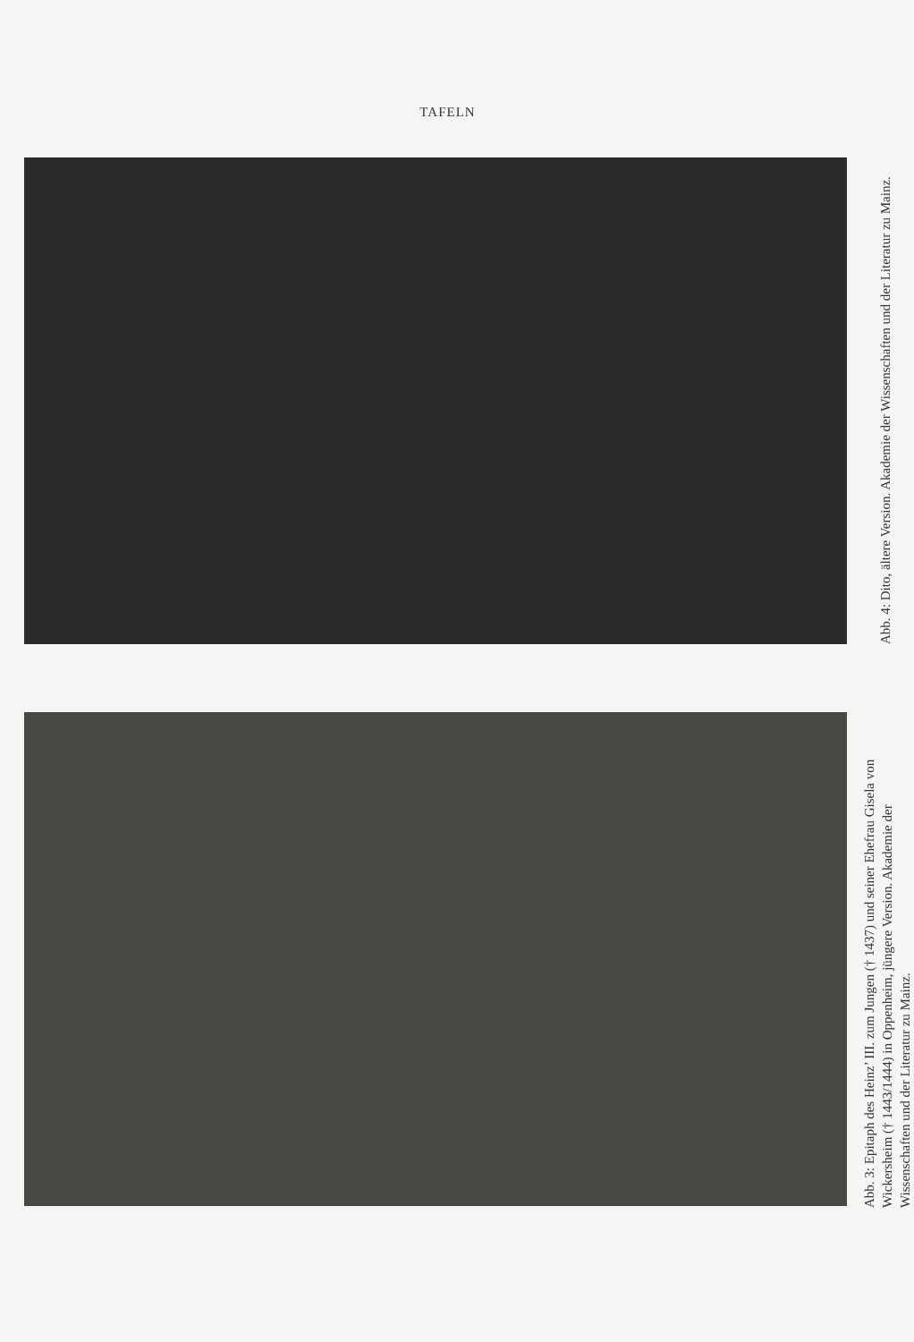TAFELN
Abb. 4: Dito, ältere Version. Akademie der Wissenschaften und der Literatur zu Mainz.
Abb. 3: Epitaph des Heinz’ III. zum Jungen († 1437) und seiner Ehefrau Gisela von Wickersheim († 1443/1444) in Oppenheim, jüngere Version. Akademie der Wissenschaften und der Literatur zu Mainz.